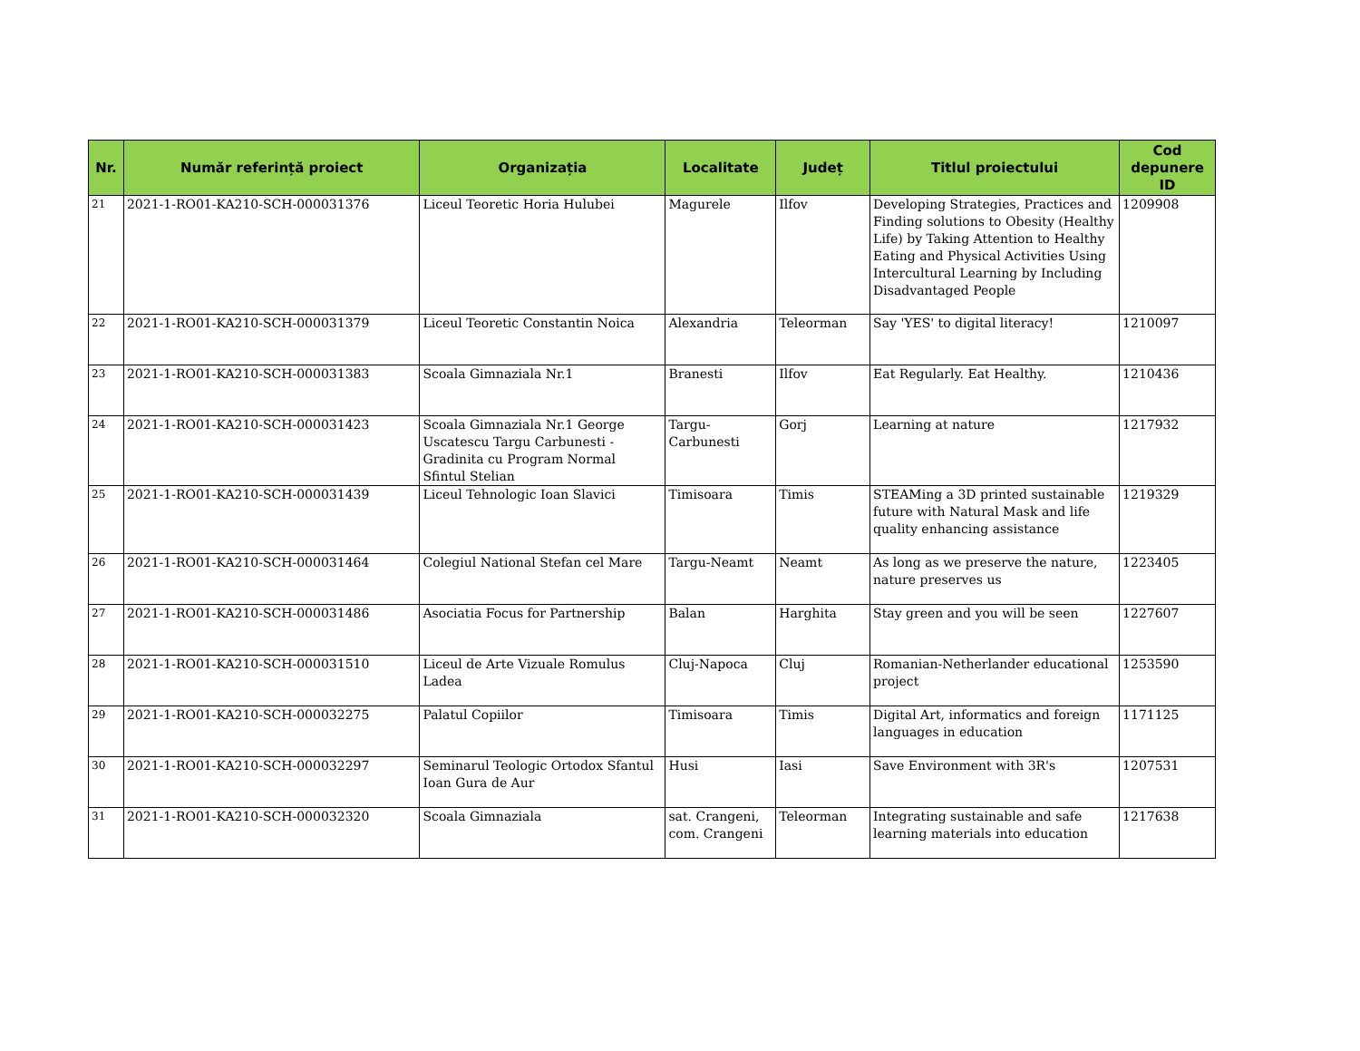| Nr. | Număr referință proiect | Organizația | Localitate | Județ | Titlul proiectului | Cod depunere ID |
| --- | --- | --- | --- | --- | --- | --- |
| 21 | 2021-1-RO01-KA210-SCH-000031376 | Liceul Teoretic Horia Hulubei | Magurele | Ilfov | Developing Strategies, Practices and Finding solutions to Obesity (Healthy Life) by Taking Attention to Healthy Eating and Physical Activities Using Intercultural Learning by Including Disadvantaged People | 1209908 |
| 22 | 2021-1-RO01-KA210-SCH-000031379 | Liceul Teoretic Constantin Noica | Alexandria | Teleorman | Say 'YES' to digital literacy! | 1210097 |
| 23 | 2021-1-RO01-KA210-SCH-000031383 | Scoala Gimnaziala Nr.1 | Branesti | Ilfov | Eat Regularly. Eat Healthy. | 1210436 |
| 24 | 2021-1-RO01-KA210-SCH-000031423 | Scoala Gimnaziala Nr.1 George Uscatescu Targu Carbunesti - Gradinita cu Program Normal Sfintul Stelian | Targu-Carbunesti | Gorj | Learning at nature | 1217932 |
| 25 | 2021-1-RO01-KA210-SCH-000031439 | Liceul Tehnologic Ioan Slavici | Timisoara | Timis | STEAMing a 3D printed sustainable future with Natural Mask and life quality enhancing assistance | 1219329 |
| 26 | 2021-1-RO01-KA210-SCH-000031464 | Colegiul National Stefan cel Mare | Targu-Neamt | Neamt | As long as we preserve the nature, nature preserves us | 1223405 |
| 27 | 2021-1-RO01-KA210-SCH-000031486 | Asociatia Focus for Partnership | Balan | Harghita | Stay green and you will be seen | 1227607 |
| 28 | 2021-1-RO01-KA210-SCH-000031510 | Liceul de Arte Vizuale Romulus Ladea | Cluj-Napoca | Cluj | Romanian-Netherlander educational project | 1253590 |
| 29 | 2021-1-RO01-KA210-SCH-000032275 | Palatul Copiilor | Timisoara | Timis | Digital Art, informatics and foreign languages in education | 1171125 |
| 30 | 2021-1-RO01-KA210-SCH-000032297 | Seminarul Teologic Ortodox Sfantul Ioan Gura de Aur | Husi | Iasi | Save Environment with 3R's | 1207531 |
| 31 | 2021-1-RO01-KA210-SCH-000032320 | Scoala Gimnaziala | sat. Crangeni, com. Crangeni | Teleorman | Integrating sustainable and safe learning materials into education | 1217638 |